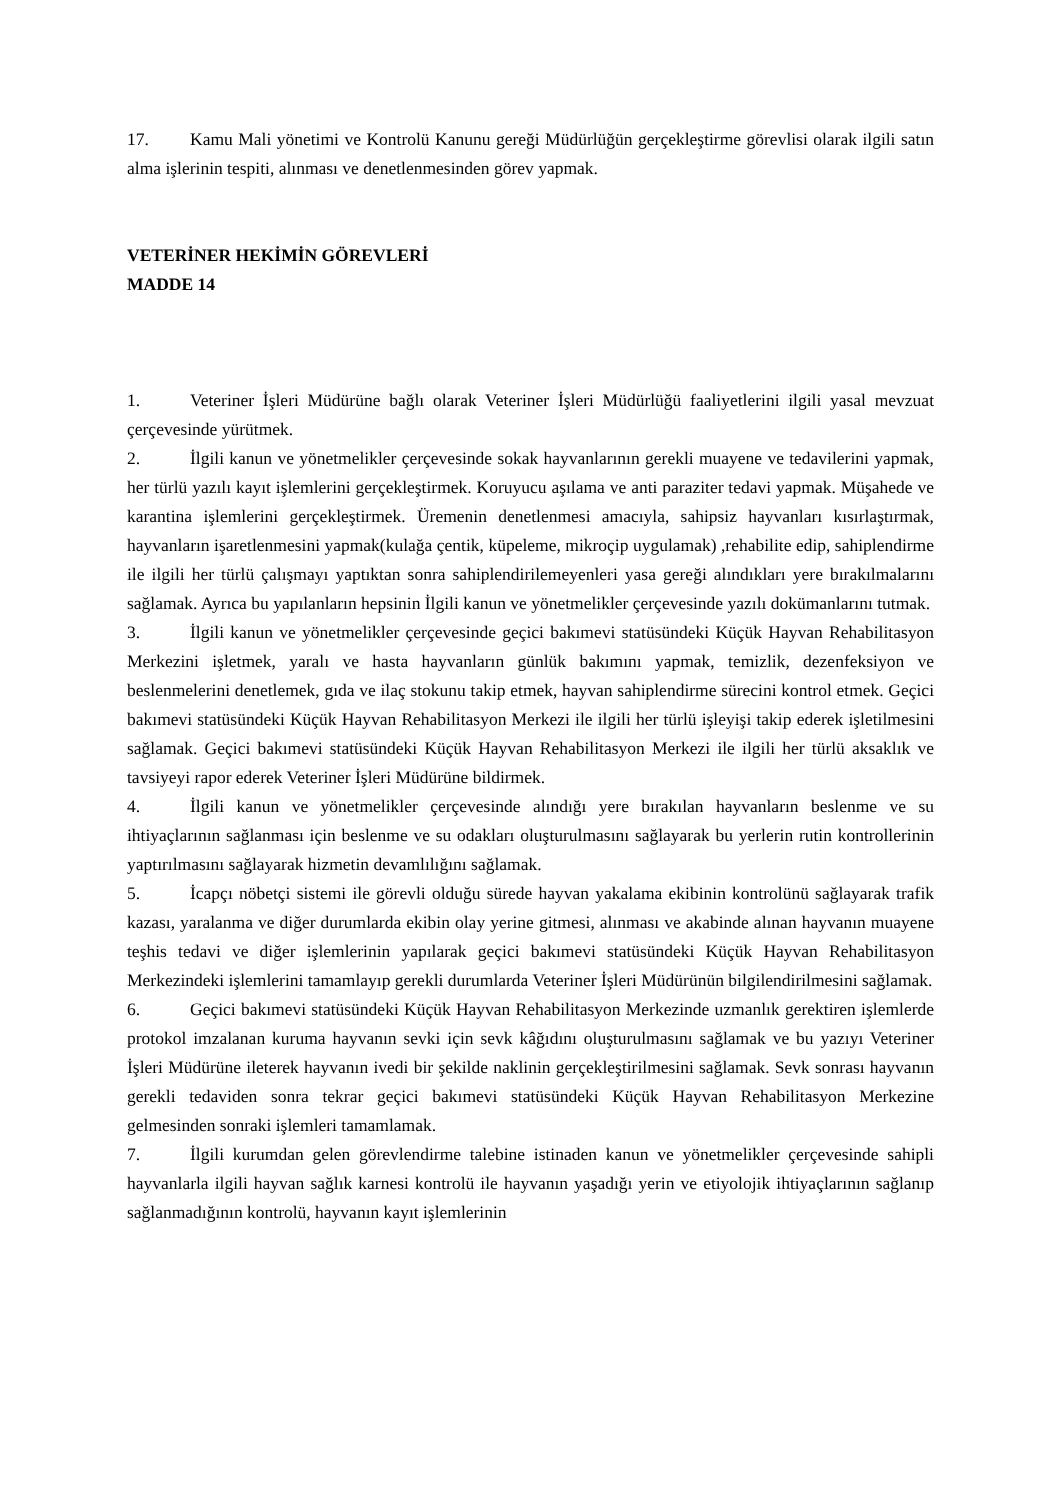17. Kamu Mali yönetimi ve Kontrolü Kanunu gereği Müdürlüğün gerçekleştirme görevlisi olarak ilgili satın alma işlerinin tespiti, alınması ve denetlenmesinden görev yapmak.
VETERİNER HEKİMİN GÖREVLERİ
MADDE 14
1. Veteriner İşleri Müdürüne bağlı olarak Veteriner İşleri Müdürlüğü faaliyetlerini ilgili yasal mevzuat çerçevesinde yürütmek.
2. İlgili kanun ve yönetmelikler çerçevesinde sokak hayvanlarının gerekli muayene ve tedavilerini yapmak, her türlü yazılı kayıt işlemlerini gerçekleştirmek. Koruyucu aşılama ve anti paraziter tedavi yapmak. Müşahede ve karantina işlemlerini gerçekleştirmek. Üremenin denetlenmesi amacıyla, sahipsiz hayvanları kısırlaştırmak, hayvanların işaretlenmesini yapmak(kulağa çentik, küpeleme, mikroçip uygulamak) ,rehabilite edip, sahiplendirme ile ilgili her türlü çalışmayı yaptıktan sonra sahiplendirilemeyenleri yasa gereği alındıkları yere bırakılmalarını sağlamak. Ayrıca bu yapılanların hepsinin İlgili kanun ve yönetmelikler çerçevesinde yazılı dokümanlarını tutmak.
3. İlgili kanun ve yönetmelikler çerçevesinde geçici bakımevi statüsündeki Küçük Hayvan Rehabilitasyon Merkezini işletmek, yaralı ve hasta hayvanların günlük bakımını yapmak, temizlik, dezenfeksiyon ve beslenmelerini denetlemek, gıda ve ilaç stokunu takip etmek, hayvan sahiplendirme sürecini kontrol etmek. Geçici bakımevi statüsündeki Küçük Hayvan Rehabilitasyon Merkezi ile ilgili her türlü işleyişi takip ederek işletilmesini sağlamak. Geçici bakımevi statüsündeki Küçük Hayvan Rehabilitasyon Merkezi ile ilgili her türlü aksaklık ve tavsiyeyi rapor ederek Veteriner İşleri Müdürüne bildirmek.
4. İlgili kanun ve yönetmelikler çerçevesinde alındığı yere bırakılan hayvanların beslenme ve su ihtiyaçlarının sağlanması için beslenme ve su odakları oluşturulmasını sağlayarak bu yerlerin rutin kontrollerinin yaptırılmasını sağlayarak hizmetin devamlılığını sağlamak.
5. İcapçı nöbetçi sistemi ile görevli olduğu sürede hayvan yakalama ekibinin kontrolünü sağlayarak trafik kazası, yaralanma ve diğer durumlarda ekibin olay yerine gitmesi, alınması ve akabinde alınan hayvanın muayene teşhis tedavi ve diğer işlemlerinin yapılarak geçici bakımevi statüsündeki Küçük Hayvan Rehabilitasyon Merkezindeki işlemlerini tamamlayıp gerekli durumlarda Veteriner İşleri Müdürünün bilgilendirilmesini sağlamak.
6. Geçici bakımevi statüsündeki Küçük Hayvan Rehabilitasyon Merkezinde uzmanlık gerektiren işlemlerde protokol imzalanan kuruma hayvanın sevki için sevk kâğıdını oluşturulmasını sağlamak ve bu yazıyı Veteriner İşleri Müdürüne ileterek hayvanın ivedi bir şekilde naklinin gerçekleştirilmesini sağlamak. Sevk sonrası hayvanın gerekli tedaviden sonra tekrar geçici bakımevi statüsündeki Küçük Hayvan Rehabilitasyon Merkezine gelmesinden sonraki işlemleri tamamlamak.
7. İlgili kurumdan gelen görevlendirme talebine istinaden kanun ve yönetmelikler çerçevesinde sahipli hayvanlarla ilgili hayvan sağlık karnesi kontrolü ile hayvanın yaşadığı yerin ve etiyolojik ihtiyaçlarının sağlanıp sağlanmadığının kontrolü, hayvanın kayıt işlemlerinin